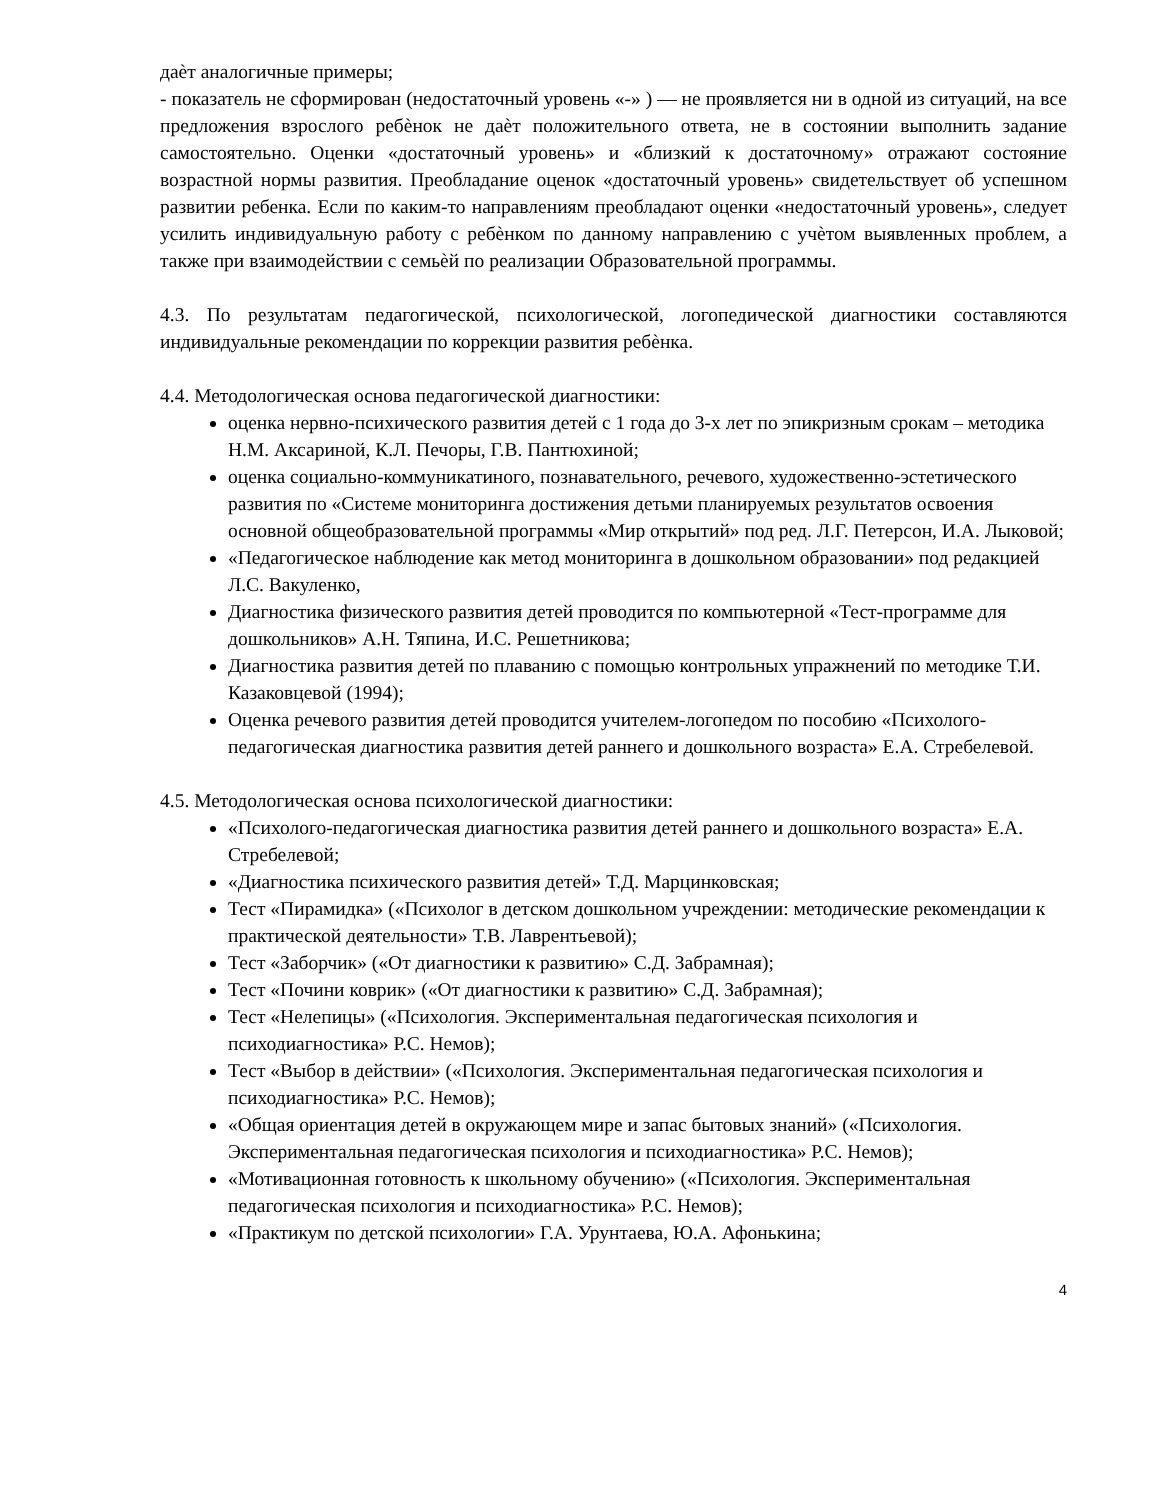даѐт аналогичные примеры;
- показатель не сформирован (недостаточный уровень «-» ) — не проявляется ни в одной из ситуаций, на все предложения взрослого ребѐнок не даѐт положительного ответа, не в состоянии выполнить задание самостоятельно. Оценки «достаточный уровень» и «близкий к достаточному» отражают состояние возрастной нормы развития. Преобладание оценок «достаточный уровень» свидетельствует об успешном развитии ребенка. Если по каким-то направлениям преобладают оценки «недостаточный уровень», следует усилить индивидуальную работу с ребѐнком по данному направлению с учѐтом выявленных проблем, а также при взаимодействии с семьѐй по реализации Образовательной программы.
4.3. По результатам педагогической, психологической, логопедической диагностики составляются индивидуальные рекомендации по коррекции развития ребѐнка.
4.4. Методологическая основа педагогической диагностики:
оценка нервно-психического развития детей с 1 года до 3-х лет по эпикризным срокам – методика Н.М. Аксариной, К.Л. Печоры, Г.В. Пантюхиной;
оценка социально-коммуникатиного, познавательного, речевого, художественно-эстетического развития по «Системе мониторинга достижения детьми планируемых результатов освоения основной общеобразовательной программы «Мир открытий» под ред. Л.Г. Петерсон, И.А. Лыковой;
«Педагогическое наблюдение как метод мониторинга в дошкольном образовании» под редакцией Л.С. Вакуленко,
Диагностика физического развития детей проводится по компьютерной «Тест-программе для дошкольников» А.Н. Тяпина, И.С. Решетникова;
Диагностика развития детей по плаванию с помощью контрольных упражнений по методике Т.И. Казаковцевой (1994);
Оценка речевого развития детей проводится учителем-логопедом по пособию «Психолого-педагогическая диагностика развития детей раннего и дошкольного возраста» Е.А. Стребелевой.
4.5. Методологическая основа психологической диагностики:
«Психолого-педагогическая диагностика развития детей раннего и дошкольного возраста» Е.А. Стребелевой;
«Диагностика психического развития детей» Т.Д. Марцинковская;
Тест «Пирамидка» («Психолог в детском дошкольном учреждении: методические рекомендации к практической деятельности» Т.В. Лаврентьевой);
Тест «Заборчик» («От диагностики к развитию» С.Д. Забрамная);
Тест «Почини коврик» («От диагностики к развитию» С.Д. Забрамная);
Тест «Нелепицы» («Психология. Экспериментальная педагогическая психология и психодиагностика» Р.С. Немов);
Тест «Выбор в действии» («Психология. Экспериментальная педагогическая психология и психодиагностика» Р.С. Немов);
«Общая ориентация детей в окружающем мире и запас бытовых знаний» («Психология. Экспериментальная педагогическая психология и психодиагностика» Р.С. Немов);
«Мотивационная готовность к школьному обучению» («Психология. Экспериментальная педагогическая психология и психодиагностика» Р.С. Немов);
«Практикум по детской психологии» Г.А. Урунтаева, Ю.А. Афонькина;
4